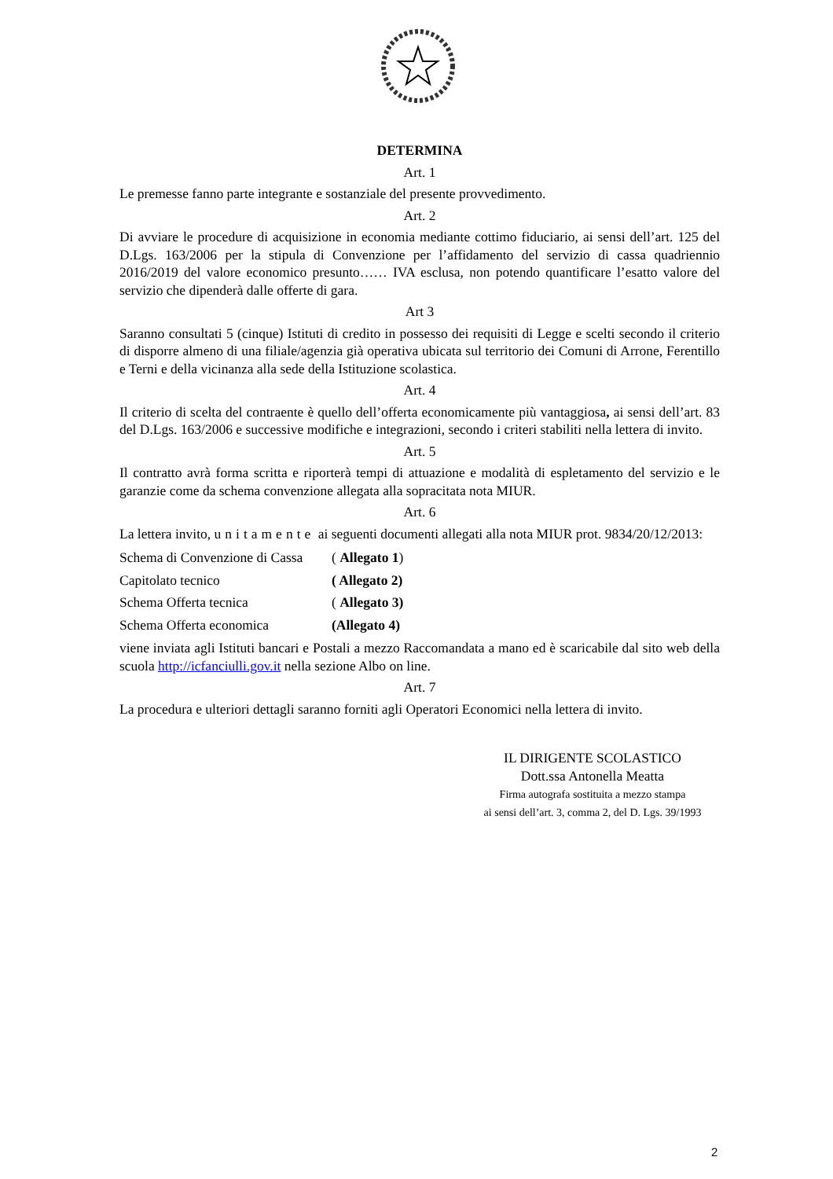DETERMINA
Art. 1
Le premesse fanno parte integrante e sostanziale del presente provvedimento.
Art. 2
Di avviare le procedure di acquisizione in economia mediante cottimo fiduciario, ai sensi dell’art. 125 del D.Lgs. 163/2006 per la stipula di Convenzione per l’affidamento del servizio di cassa quadriennio 2016/2019 del valore economico presunto…… IVA esclusa, non potendo quantificare l’esatto valore del servizio che dipenderà dalle offerte di gara.
Art 3
Saranno consultati 5 (cinque) Istituti di credito in possesso dei requisiti di Legge e scelti secondo il criterio di disporre almeno di una filiale/agenzia già operativa ubicata sul territorio dei Comuni di Arrone, Ferentillo e Terni e della vicinanza alla sede della Istituzione scolastica.
Art. 4
Il criterio di scelta del contraente è quello dell’offerta economicamente più vantaggiosa, ai sensi dell’art. 83 del D.Lgs. 163/2006 e successive modifiche e integrazioni, secondo i criteri stabiliti nella lettera di invito.
Art. 5
Il contratto avrà forma scritta e riporterà tempi di attuazione e modalità di espletamento del servizio e le garanzie come da schema convenzione allegata alla sopracitata nota MIUR.
Art. 6
La lettera invito, unitamente ai seguenti documenti allegati alla nota MIUR prot. 9834/20/12/2013:
| Schema di Convenzione di Cassa | ( Allegato 1 ) |
| Capitolato tecnico | ( Allegato 2) |
| Schema Offerta tecnica | ( Allegato 3) |
| Schema Offerta economica | (Allegato 4) |
viene inviata agli Istituti bancari e Postali a mezzo Raccomandata a mano ed è scaricabile dal sito web della scuola http://icfanciulli.gov.it nella sezione Albo on line.
Art. 7
La procedura e ulteriori dettagli saranno forniti agli Operatori Economici nella lettera di invito.
IL DIRIGENTE SCOLASTICO
Dott.ssa Antonella Meatta
Firma autografa sostituita a mezzo stampa
ai sensi dell’art. 3, comma 2, del D. Lgs. 39/1993
2